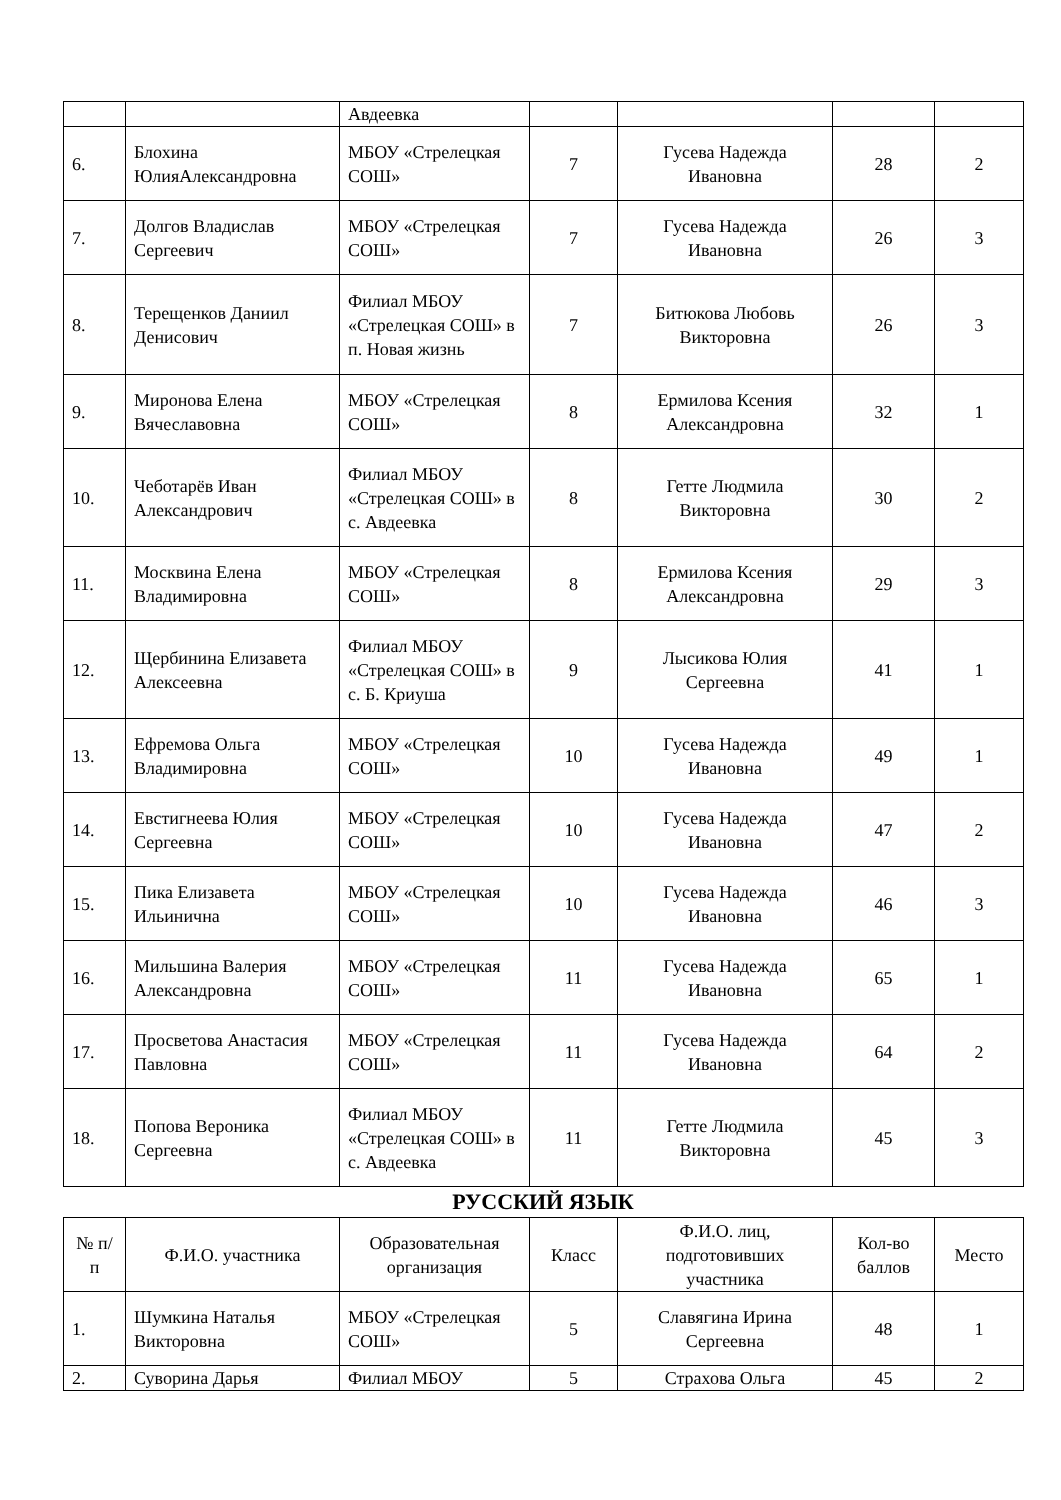| | | Авдеевка | | | | |
| 6. | Блохина ЮлияАлександровна | МБОУ «Стрелецкая СОШ» | 7 | Гусева Надежда Ивановна | 28 | 2 |
| 7. | Долгов Владислав Сергеевич | МБОУ «Стрелецкая СОШ» | 7 | Гусева Надежда Ивановна | 26 | 3 |
| 8. | Терещенков Даниил Денисович | Филиал МБОУ «Стрелецкая СОШ» в п. Новая жизнь | 7 | Битюкова Любовь Викторовна | 26 | 3 |
| 9. | Миронова Елена Вячеславовна | МБОУ «Стрелецкая СОШ» | 8 | Ермилова Ксения Александровна | 32 | 1 |
| 10. | Чеботарёв Иван Александрович | Филиал МБОУ «Стрелецкая СОШ» в с. Авдеевка | 8 | Гетте Людмила Викторовна | 30 | 2 |
| 11. | Москвина Елена Владимировна | МБОУ «Стрелецкая СОШ» | 8 | Ермилова Ксения Александровна | 29 | 3 |
| 12. | Щербинина Елизавета Алексеевна | Филиал МБОУ «Стрелецкая СОШ» в с. Б. Криуша | 9 | Лысикова Юлия Сергеевна | 41 | 1 |
| 13. | Ефремова Ольга Владимировна | МБОУ «Стрелецкая СОШ» | 10 | Гусева Надежда Ивановна | 49 | 1 |
| 14. | Евстигнеева Юлия Сергеевна | МБОУ «Стрелецкая СОШ» | 10 | Гусева Надежда Ивановна | 47 | 2 |
| 15. | Пика Елизавета Ильинична | МБОУ «Стрелецкая СОШ» | 10 | Гусева Надежда Ивановна | 46 | 3 |
| 16. | Мильшина Валерия Александровна | МБОУ «Стрелецкая СОШ» | 11 | Гусева Надежда Ивановна | 65 | 1 |
| 17. | Просветова Анастасия Павловна | МБОУ «Стрелецкая СОШ» | 11 | Гусева Надежда Ивановна | 64 | 2 |
| 18. | Попова Вероника Сергеевна | Филиал МБОУ «Стрелецкая СОШ» в с. Авдеевка | 11 | Гетте Людмила Викторовна | 45 | 3 |
РУССКИЙ ЯЗЫК
| № п/п | Ф.И.О. участника | Образовательная организация | Класс | Ф.И.О. лиц, подготовивших участника | Кол-во баллов | Место |
| --- | --- | --- | --- | --- | --- | --- |
| 1. | Шумкина Наталья Викторовна | МБОУ «Стрелецкая СОШ» | 5 | Славягина Ирина Сергеевна | 48 | 1 |
| 2. | Суворина Дарья | Филиал МБОУ | 5 | Страхова Ольга | 45 | 2 |